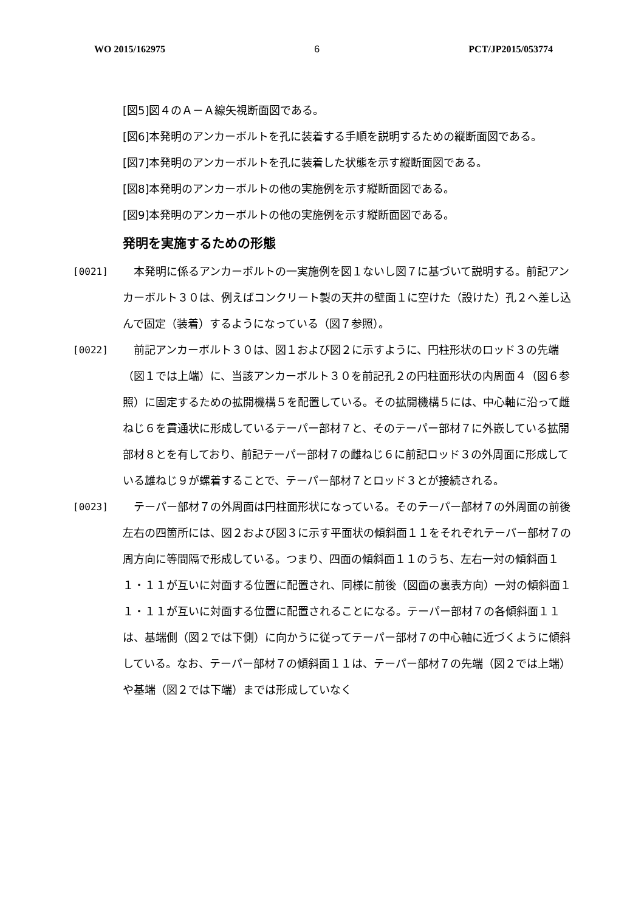WO 2015/162975 6 PCT/JP2015/053774
[図5]図４のＡ－Ａ線矢視断面図である。
[図6]本発明のアンカーボルトを孔に装着する手順を説明するための縦断面図である。
[図7]本発明のアンカーボルトを孔に装着した状態を示す縦断面図である。
[図8]本発明のアンカーボルトの他の実施例を示す縦断面図である。
[図9]本発明のアンカーボルトの他の実施例を示す縦断面図である。
発明を実施するための形態
[0021] 本発明に係るアンカーボルトの一実施例を図１ないし図７に基づいて説明する。前記アンカーボルト３０は、例えばコンクリート製の天井の壁面１に空けた（設けた）孔２へ差し込んで固定（装着）するようになっている（図７参照）。
[0022] 前記アンカーボルト３０は、図１および図２に示すように、円柱形状のロッド３の先端（図１では上端）に、当該アンカーボルト３０を前記孔２の円柱面形状の内周面４（図６参照）に固定するための拡開機構５を配置している。その拡開機構５には、中心軸に沿って雌ねじ６を貫通状に形成しているテーパー部材７と、そのテーパー部材７に外嵌している拡開部材８とを有しており、前記テーパー部材７の雌ねじ６に前記ロッド３の外周面に形成している雄ねじ９が螺着することで、テーパー部材７とロッド３とが接続される。
[0023] テーパー部材７の外周面は円柱面形状になっている。そのテーパー部材７の外周面の前後左右の四箇所には、図２および図３に示す平面状の傾斜面１１をそれぞれテーパー部材７の周方向に等間隔で形成している。つまり、四面の傾斜面１１のうち、左右一対の傾斜面１１・１１が互いに対面する位置に配置され、同様に前後（図面の裏表方向）一対の傾斜面１１・１１が互いに対面する位置に配置されることになる。テーパー部材７の各傾斜面１１は、基端側（図２では下側）に向かうに従ってテーパー部材７の中心軸に近づくように傾斜している。なお、テーパー部材７の傾斜面１１は、テーパー部材７の先端（図２では上端）や基端（図２では下端）までは形成していなく